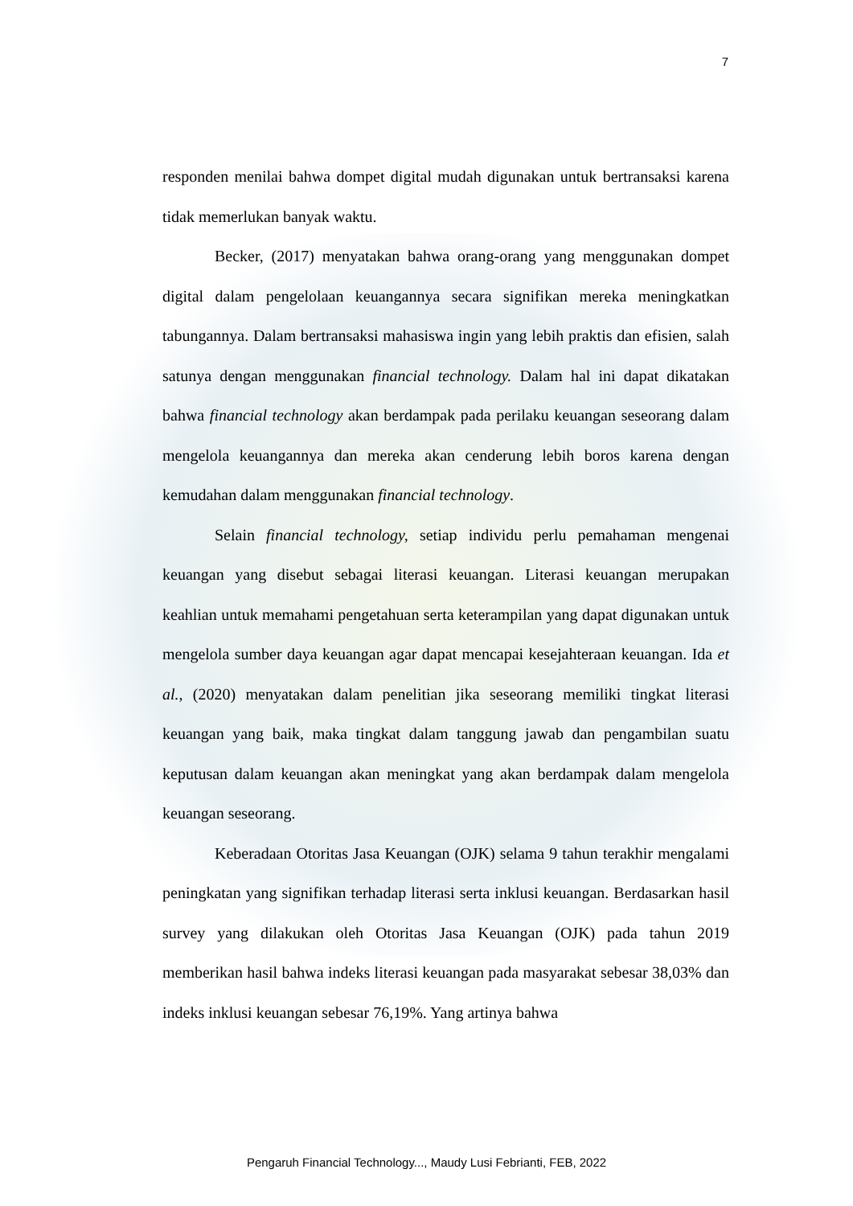7
responden menilai bahwa dompet digital mudah digunakan untuk bertransaksi karena tidak memerlukan banyak waktu.
Becker, (2017) menyatakan bahwa orang-orang yang menggunakan dompet digital dalam pengelolaan keuangannya secara signifikan mereka meningkatkan tabungannya. Dalam bertransaksi mahasiswa ingin yang lebih praktis dan efisien, salah satunya dengan menggunakan financial technology. Dalam hal ini dapat dikatakan bahwa financial technology akan berdampak pada perilaku keuangan seseorang dalam mengelola keuangannya dan mereka akan cenderung lebih boros karena dengan kemudahan dalam menggunakan financial technology.
Selain financial technology, setiap individu perlu pemahaman mengenai keuangan yang disebut sebagai literasi keuangan. Literasi keuangan merupakan keahlian untuk memahami pengetahuan serta keterampilan yang dapat digunakan untuk mengelola sumber daya keuangan agar dapat mencapai kesejahteraan keuangan. Ida et al., (2020) menyatakan dalam penelitian jika seseorang memiliki tingkat literasi keuangan yang baik, maka tingkat dalam tanggung jawab dan pengambilan suatu keputusan dalam keuangan akan meningkat yang akan berdampak dalam mengelola keuangan seseorang.
Keberadaan Otoritas Jasa Keuangan (OJK) selama 9 tahun terakhir mengalami peningkatan yang signifikan terhadap literasi serta inklusi keuangan. Berdasarkan hasil survey yang dilakukan oleh Otoritas Jasa Keuangan (OJK) pada tahun 2019 memberikan hasil bahwa indeks literasi keuangan pada masyarakat sebesar 38,03% dan indeks inklusi keuangan sebesar 76,19%. Yang artinya bahwa
Pengaruh Financial Technology..., Maudy Lusi Febrianti, FEB, 2022